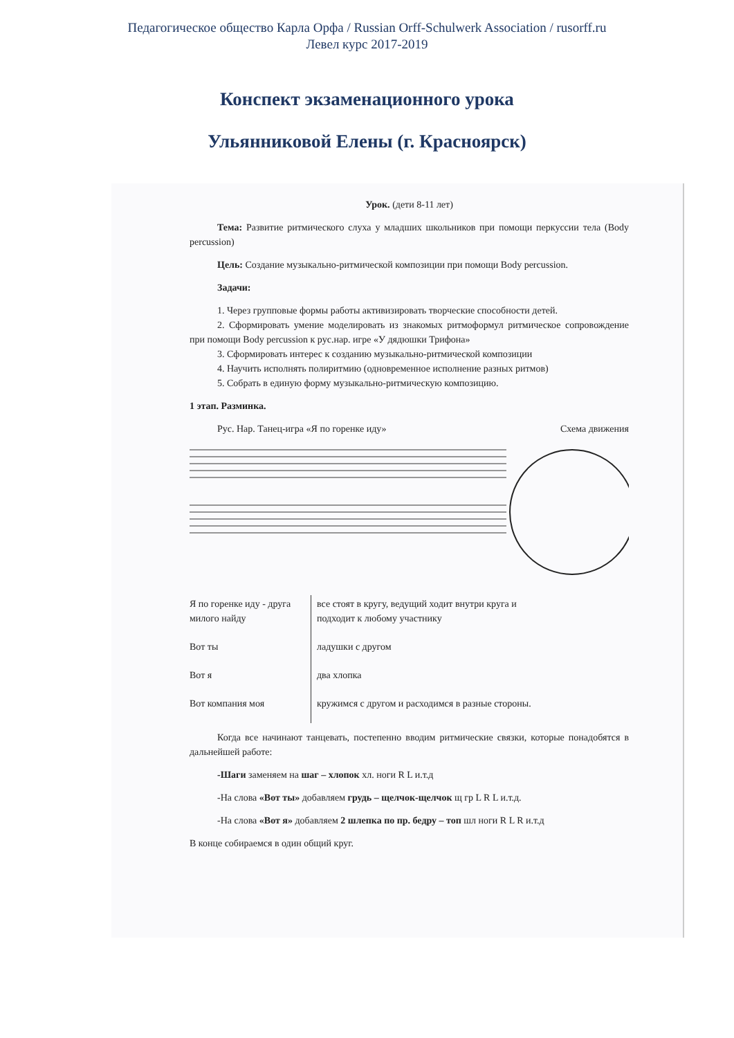Педагогическое общество Карла Орфа / Russian Orff-Schulwerk Association / rusorff.ru
Левел курс 2017-2019
Конспект экзаменационного урока
Ульянниковой Елены (г. Красноярск)
Урок. (дети 8-11 лет)
Тема: Развитие ритмического слуха у младших школьников при помощи перкуссии тела (Body percussion)
Цель: Создание музыкально-ритмической композиции при помощи Body percussion.
Задачи:
1. Через групповые формы работы активизировать творческие способности детей.
2. Сформировать умение моделировать из знакомых ритмоформул ритмическое сопровождение при помощи Body percussion к рус.нар. игре «У дядюшки Трифона»
3. Сформировать интерес к созданию музыкально-ритмической композиции
4. Научить исполнять полиритмию (одновременное исполнение разных ритмов)
5. Собрать в единую форму музыкально-ритмическую композицию.
1 этап. Разминка.
Рус. Нар. Танец-игра «Я по горенке иду» Схема движения
| Я по горенке иду - друга милого найду | все стоят в кругу, ведущий ходит внутри круга и подходит к любому участнику |
| Вот ты | ладушки с другом |
| Вот я | два хлопка |
| Вот компания моя | кружимся с другом и расходимся в разные стороны. |
Когда все начинают танцевать, постепенно вводим ритмические связки, которые понадобятся в дальнейшей работе:
-Шаги заменяем на шаг – хлопок хл. ноги R L и.т.д
-На слова «Вот ты» добавляем грудь – щелчок-щелчок щ гр L R L и.т.д.
-На слова «Вот я» добавляем 2 шлепка по пр. бедру – топ шл ноги R L R и.т.д
В конце собираемся в один общий круг.